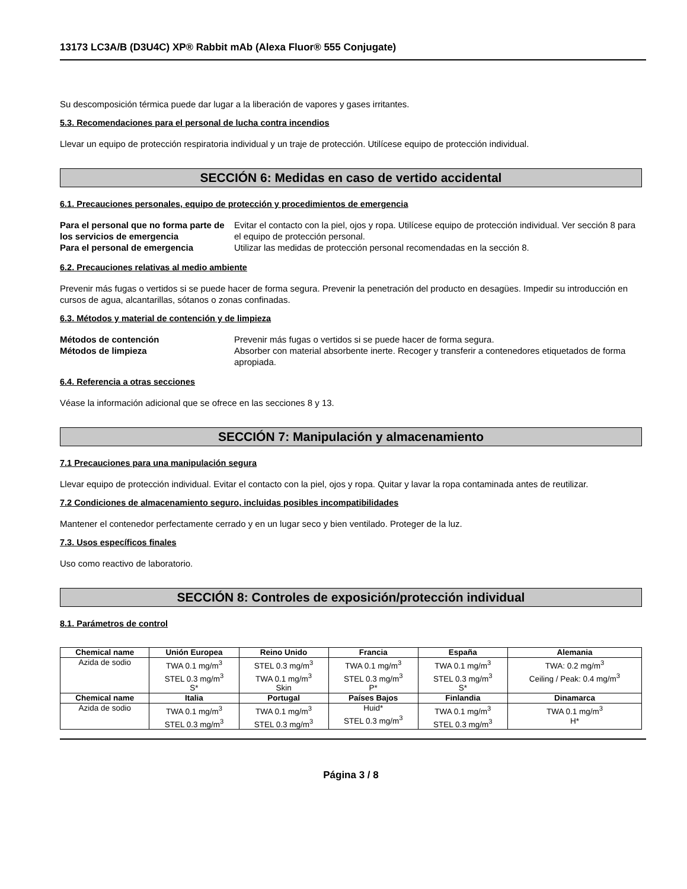13173 LC3A/B (D3U4C) XP® Rabbit mAb (Alexa Fluor® 555 Conjugate)
Su descomposición térmica puede dar lugar a la liberación de vapores y gases irritantes.
5.3. Recomendaciones para el personal de lucha contra incendios
Llevar un equipo de protección respiratoria individual y un traje de protección. Utilícese equipo de protección individual.
SECCIÓN 6: Medidas en caso de vertido accidental
6.1. Precauciones personales, equipo de protección y procedimientos de emergencia
Para el personal que no forma parte de los servicios de emergencia Evitar el contacto con la piel, ojos y ropa. Utilícese equipo de protección individual. Ver sección 8 para el equipo de protección personal. Para el personal de emergencia Utilizar las medidas de protección personal recomendadas en la sección 8.
6.2. Precauciones relativas al medio ambiente
Prevenir más fugas o vertidos si se puede hacer de forma segura. Prevenir la penetración del producto en desagües. Impedir su introducción en cursos de agua, alcantarillas, sótanos o zonas confinadas.
6.3. Métodos y material de contención y de limpieza
Métodos de contención Prevenir más fugas o vertidos si se puede hacer de forma segura. Métodos de limpieza Absorber con material absorbente inerte. Recoger y transferir a contenedores etiquetados de forma apropiada.
6.4. Referencia a otras secciones
Véase la información adicional que se ofrece en las secciones 8 y 13.
SECCIÓN 7: Manipulación y almacenamiento
7.1 Precauciones para una manipulación segura
Llevar equipo de protección individual. Evitar el contacto con la piel, ojos y ropa. Quitar y lavar la ropa contaminada antes de reutilizar.
7.2 Condiciones de almacenamiento seguro, incluidas posibles incompatibilidades
Mantener el contenedor perfectamente cerrado y en un lugar seco y bien ventilado. Proteger de la luz.
7.3. Usos específicos finales
Uso como reactivo de laboratorio.
SECCIÓN 8: Controles de exposición/protección individual
8.1. Parámetros de control
| Chemical name | Unión Europea | Reino Unido | Francia | España | Alemania |
| --- | --- | --- | --- | --- | --- |
| Azida de sodio | TWA 0.1 mg/m<sup>3</sup> STEL 0.3 mg/m<sup>3</sup> S* | STEL 0.3 mg/m<sup>3</sup> TWA 0.1 mg/m<sup>3</sup> Skin | TWA 0.1 mg/m<sup>3</sup> STEL 0.3 mg/m<sup>3</sup> P* | TWA 0.1 mg/m<sup>3</sup> STEL 0.3 mg/m<sup>3</sup> S* | TWA: 0.2 mg/m<sup>3</sup> Ceiling / Peak: 0.4 mg/m<sup>3</sup> |
| Chemical name | Italia | Portugal | Países Bajos | Finlandia | Dinamarca |
| Azida de sodio | TWA 0.1 mg/m<sup>3</sup> STEL 0.3 mg/m<sup>3</sup> | TWA 0.1 mg/m<sup>3</sup> STEL 0.3 mg/m<sup>3</sup> | Huid* STEL 0.3 mg/m<sup>3</sup> | TWA 0.1 mg/m<sup>3</sup> STEL 0.3 mg/m<sup>3</sup> | TWA 0.1 mg/m<sup>3</sup> H* |
Página 3 / 8